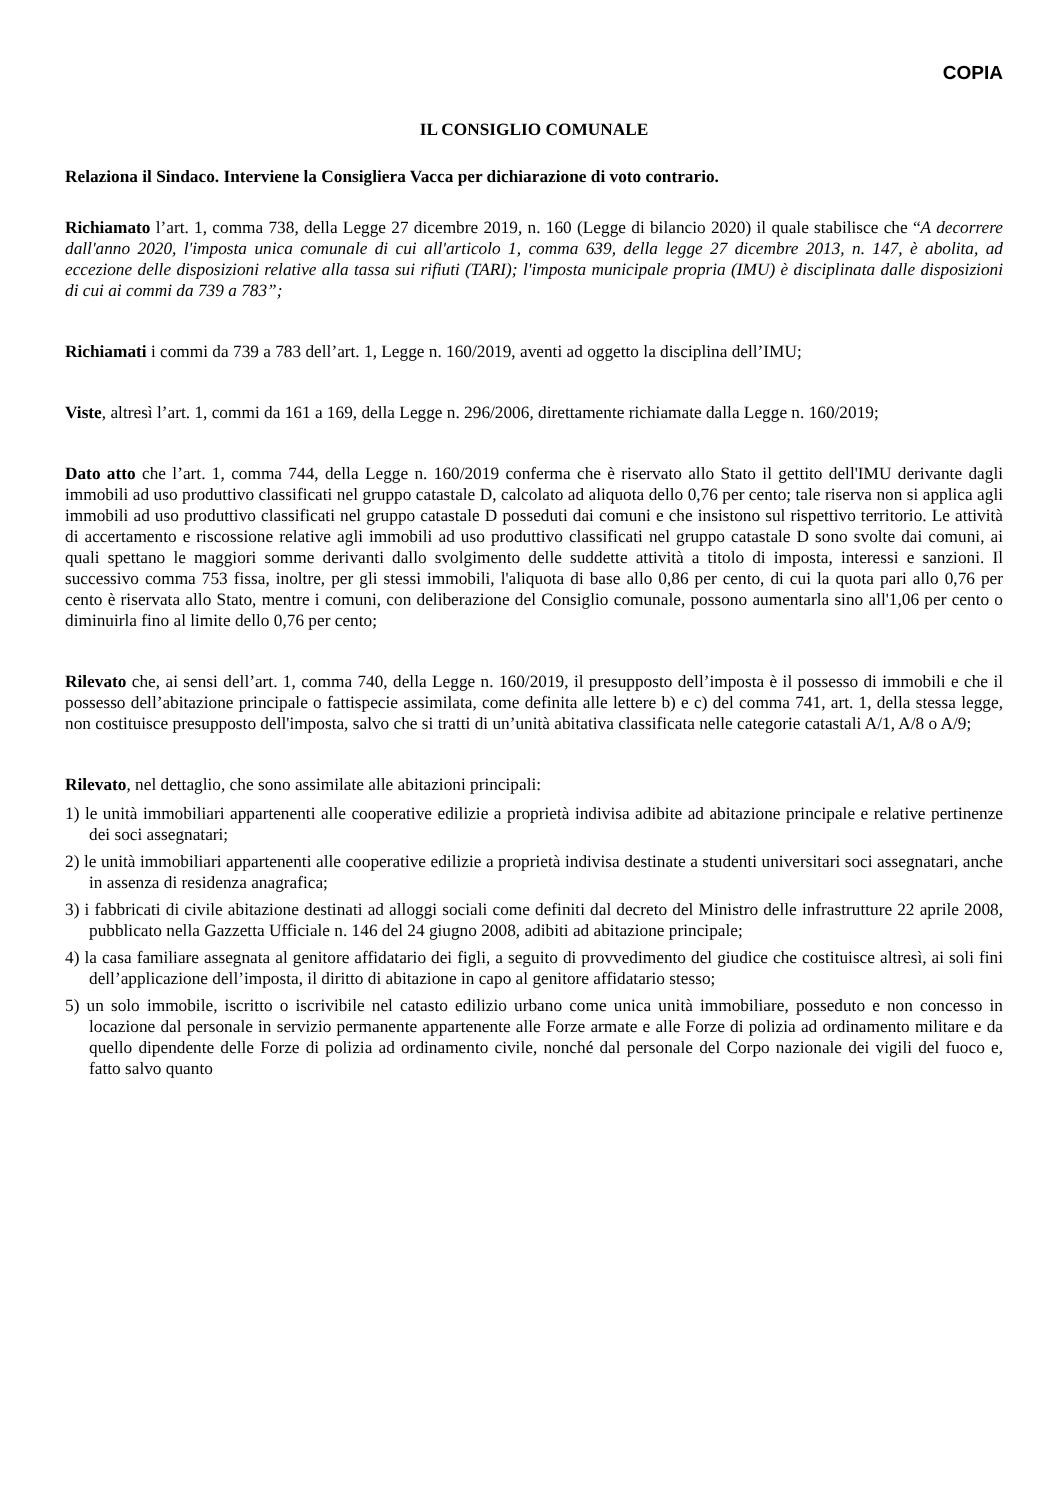COPIA
IL CONSIGLIO COMUNALE
Relaziona il Sindaco. Interviene la Consigliera Vacca per dichiarazione di voto contrario.
Richiamato l’art. 1, comma 738, della Legge 27 dicembre 2019, n. 160 (Legge di bilancio 2020) il quale stabilisce che “A decorrere dall'anno 2020, l'imposta unica comunale di cui all'articolo 1, comma 639, della legge 27 dicembre 2013, n. 147, è abolita, ad eccezione delle disposizioni relative alla tassa sui rifiuti (TARI); l'imposta municipale propria (IMU) è disciplinata dalle disposizioni di cui ai commi da 739 a 783”;
Richiamati i commi da 739 a 783 dell’art. 1, Legge n. 160/2019, aventi ad oggetto la disciplina dell’IMU;
Viste, altresì l’art. 1, commi da 161 a 169, della Legge n. 296/2006, direttamente richiamate dalla Legge n. 160/2019;
Dato atto che l’art. 1, comma 744, della Legge n. 160/2019 conferma che è riservato allo Stato il gettito dell'IMU derivante dagli immobili ad uso produttivo classificati nel gruppo catastale D, calcolato ad aliquota dello 0,76 per cento; tale riserva non si applica agli immobili ad uso produttivo classificati nel gruppo catastale D posseduti dai comuni e che insistono sul rispettivo territorio. Le attività di accertamento e riscossione relative agli immobili ad uso produttivo classificati nel gruppo catastale D sono svolte dai comuni, ai quali spettano le maggiori somme derivanti dallo svolgimento delle suddette attività a titolo di imposta, interessi e sanzioni. Il successivo comma 753 fissa, inoltre, per gli stessi immobili, l'aliquota di base allo 0,86 per cento, di cui la quota pari allo 0,76 per cento è riservata allo Stato, mentre i comuni, con deliberazione del Consiglio comunale, possono aumentarla sino all'1,06 per cento o diminuirla fino al limite dello 0,76 per cento;
Rilevato che, ai sensi dell’art. 1, comma 740, della Legge n. 160/2019, il presupposto dell’imposta è il possesso di immobili e che il possesso dell’abitazione principale o fattispecie assimilata, come definita alle lettere b) e c) del comma 741, art. 1, della stessa legge, non costituisce presupposto dell'imposta, salvo che si tratti di un’unità abitativa classificata nelle categorie catastali A/1, A/8 o A/9;
Rilevato, nel dettaglio, che sono assimilate alle abitazioni principali:
1) le unità immobiliari appartenenti alle cooperative edilizie a proprietà indivisa adibite ad abitazione principale e relative pertinenze dei soci assegnatari;
2) le unità immobiliari appartenenti alle cooperative edilizie a proprietà indivisa destinate a studenti universitari soci assegnatari, anche in assenza di residenza anagrafica;
3) i fabbricati di civile abitazione destinati ad alloggi sociali come definiti dal decreto del Ministro delle infrastrutture 22 aprile 2008, pubblicato nella Gazzetta Ufficiale n. 146 del 24 giugno 2008, adibiti ad abitazione principale;
4) la casa familiare assegnata al genitore affidatario dei figli, a seguito di provvedimento del giudice che costituisce altresì, ai soli fini dell’applicazione dell’imposta, il diritto di abitazione in capo al genitore affidatario stesso;
5) un solo immobile, iscritto o iscrivibile nel catasto edilizio urbano come unica unità immobiliare, posseduto e non concesso in locazione dal personale in servizio permanente appartenente alle Forze armate e alle Forze di polizia ad ordinamento militare e da quello dipendente delle Forze di polizia ad ordinamento civile, nonché dal personale del Corpo nazionale dei vigili del fuoco e, fatto salvo quanto